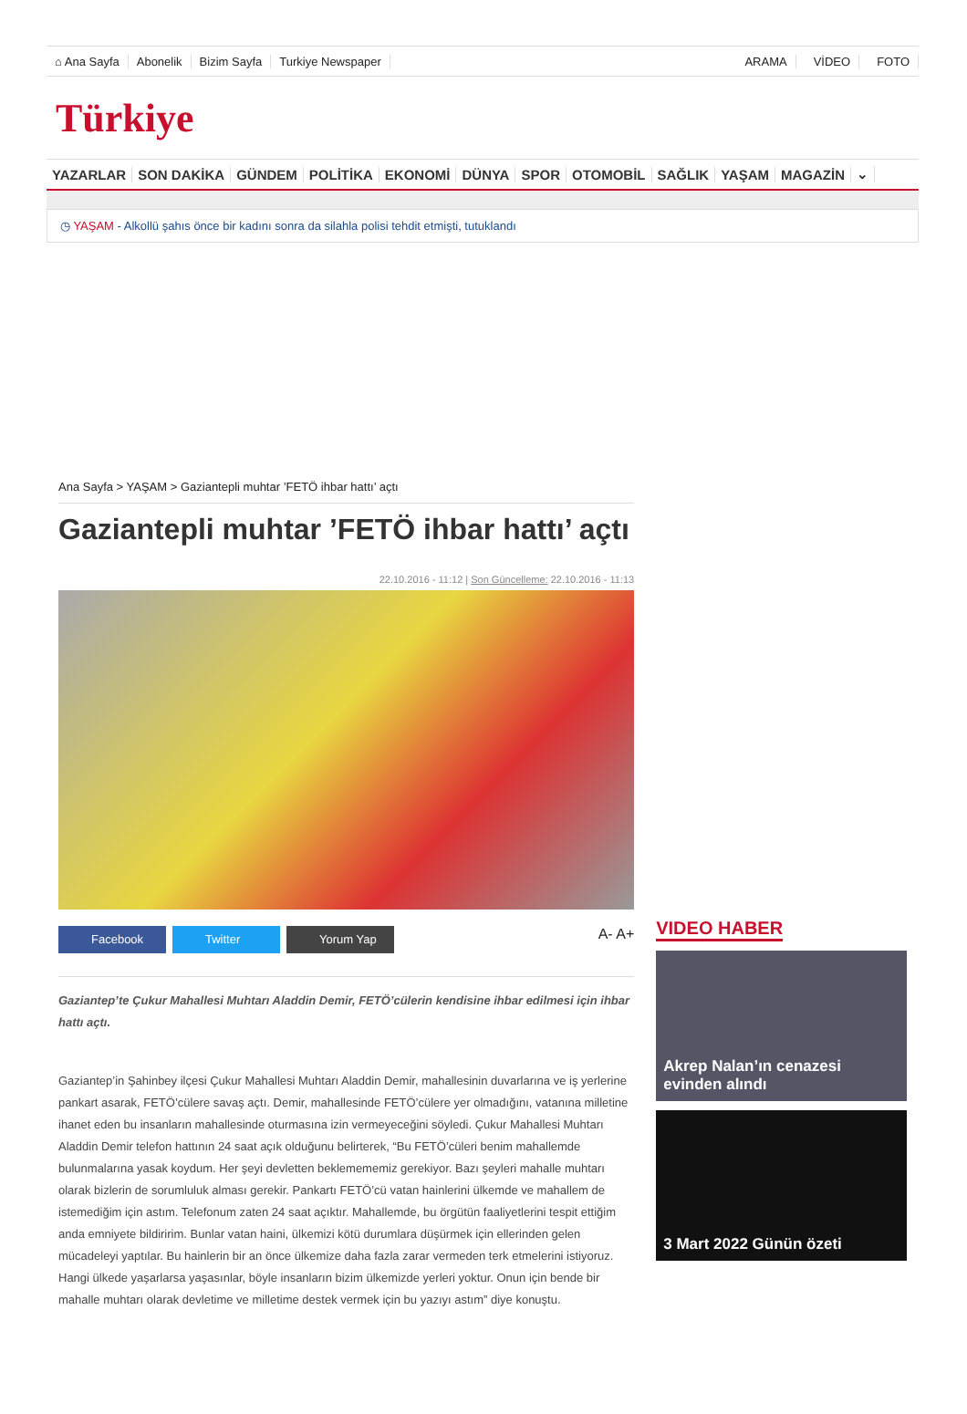⌂ Ana Sayfa Abonelik Bizim Sayfa Turkiye Newspaper ARAMA VİDEO FOTO
Türkiye
YAZARLAR SON DAKİKA GÜNDEM POLİTİKA EKONOMİ DÜNYA SPOR OTOMOBİL SAĞLIK YAŞAM MAGAZİN ⌄
◷ YAŞAM - Alkollü şahıs önce bir kadını sonra da silahla polisi tehdit etmişti, tutuklandı
Ana Sayfa > YAŞAM > Gaziantepli muhtar ’FETÖ ihbar hattı’ açtı
Gaziantepli muhtar ’FETÖ ihbar hattı’ açtı
22.10.2016 - 11:12 | Son Güncelleme: 22.10.2016 - 11:13
Facebook Twitter Yorum Yap
A- A+
Gaziantep’te Çukur Mahallesi Muhtarı Aladdin Demir, FETÖ’cülerin kendisine ihbar edilmesi için ihbar hattı açtı.
Gaziantep’in Şahinbey ilçesi Çukur Mahallesi Muhtarı Aladdin Demir, mahallesinin duvarlarına ve iş yerlerine pankart asarak, FETÖ’cülere savaş açtı. Demir, mahallesinde FETÖ’cülere yer olmadığını, vatanına milletine ihanet eden bu insanların mahallesinde oturmasına izin vermeyeceğini söyledi. Çukur Mahallesi Muhtarı Aladdin Demir telefon hattının 24 saat açık olduğunu belirterek, “Bu FETÖ’cüleri benim mahallemde bulunmalarına yasak koydum. Her şeyi devletten beklemememiz gerekiyor. Bazı şeyleri mahalle muhtarı olarak bizlerin de sorumluluk alması gerekir. Pankartı FETÖ’cü vatan hainlerini ülkemde ve mahallem de istemediğim için astım. Telefonum zaten 24 saat açıktır. Mahallemde, bu örgütün faaliyetlerini tespit ettiğim anda emniyete bildiririm. Bunlar vatan haini, ülkemizi kötü durumlara düşürmek için ellerinden gelen mücadeleyi yaptılar. Bu hainlerin bir an önce ülkemize daha fazla zarar vermeden terk etmelerini istiyoruz. Hangi ülkede yaşarlarsa yaşasınlar, böyle insanların bizim ülkemizde yerleri yoktur. Onun için bende bir mahalle muhtarı olarak devletime ve milletime destek vermek için bu yazıyı astım” diye konuştu.
VIDEO HABER
Akrep Nalan’ın cenazesi evinden alındı
3 Mart 2022 Günün özeti